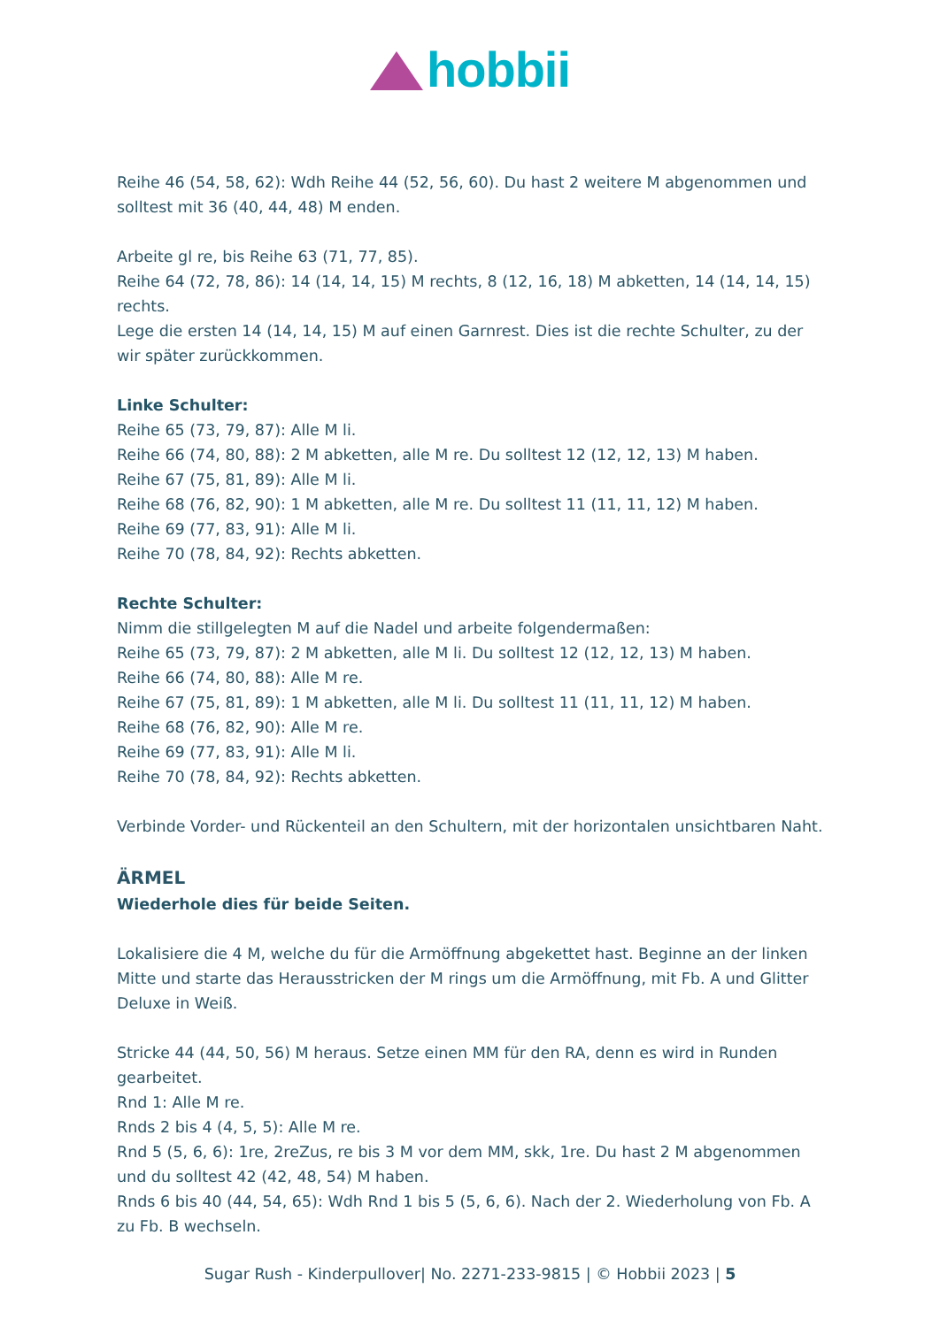hobbii
Reihe 46 (54, 58, 62): Wdh Reihe 44 (52, 56, 60). Du hast 2 weitere M abgenommen und solltest mit 36 (40, 44, 48) M enden.
Arbeite gl re, bis Reihe 63 (71, 77, 85).
Reihe 64 (72, 78, 86): 14 (14, 14, 15) M rechts, 8 (12, 16, 18) M abketten, 14 (14, 14, 15) rechts.
Lege die ersten 14 (14, 14, 15) M auf einen Garnrest. Dies ist die rechte Schulter, zu der wir später zurückkommen.
Linke Schulter:
Reihe 65 (73, 79, 87): Alle M li.
Reihe 66 (74, 80, 88): 2 M abketten, alle M re. Du solltest 12 (12, 12, 13) M haben.
Reihe 67 (75, 81, 89): Alle M li.
Reihe 68 (76, 82, 90): 1 M abketten, alle M re. Du solltest 11 (11, 11, 12) M haben.
Reihe 69 (77, 83, 91): Alle M li.
Reihe 70 (78, 84, 92): Rechts abketten.
Rechte Schulter:
Nimm die stillgelegten M auf die Nadel und arbeite folgendermaßen:
Reihe 65 (73, 79, 87): 2 M abketten, alle M li. Du solltest 12 (12, 12, 13) M haben.
Reihe 66 (74, 80, 88): Alle M re.
Reihe 67 (75, 81, 89): 1 M abketten, alle M li. Du solltest 11 (11, 11, 12) M haben.
Reihe 68 (76, 82, 90): Alle M re.
Reihe 69 (77, 83, 91): Alle M li.
Reihe 70 (78, 84, 92): Rechts abketten.
Verbinde Vorder- und Rückenteil an den Schultern, mit der horizontalen unsichtbaren Naht.
ÄRMEL
Wiederhole dies für beide Seiten.
Lokalisiere die 4 M, welche du für die Armöffnung abgekettet hast. Beginne an der linken Mitte und starte das Herausstricken der M rings um die Armöffnung, mit Fb. A und Glitter Deluxe in Weiß.
Stricke 44 (44, 50, 56) M heraus. Setze einen MM für den RA, denn es wird in Runden gearbeitet.
Rnd 1: Alle M re.
Rnds 2 bis 4 (4, 5, 5): Alle M re.
Rnd 5 (5, 6, 6): 1re, 2reZus, re bis 3 M vor dem MM, skk, 1re. Du hast 2 M abgenommen und du solltest 42 (42, 48, 54) M haben.
Rnds 6 bis 40 (44, 54, 65): Wdh Rnd 1 bis 5 (5, 6, 6). Nach der 2. Wiederholung von Fb. A zu Fb. B wechseln.
Sugar Rush - Kinderpullover| No. 2271-233-9815 | © Hobbii 2023 | 5